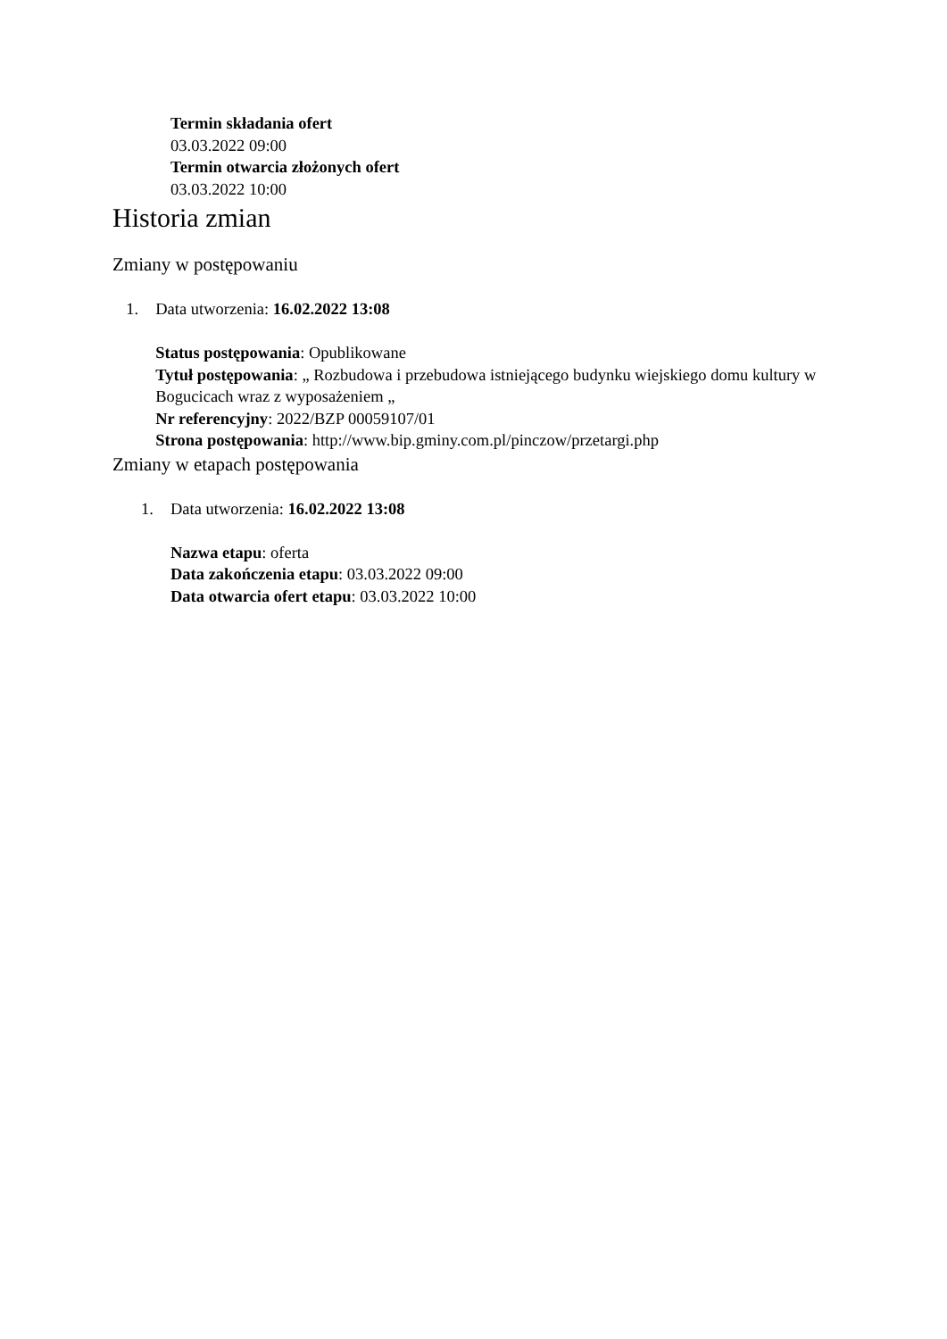Termin składania ofert
03.03.2022 09:00
Termin otwarcia złożonych ofert
03.03.2022 10:00
Historia zmian
Zmiany w postępowaniu
1. Data utworzenia: 16.02.2022 13:08
Status postępowania: Opublikowane
Tytuł postępowania: „ Rozbudowa i przebudowa istniejącego budynku wiejskiego domu kultury w Bogucicach wraz z wyposażeniem „
Nr referencyjny: 2022/BZP 00059107/01
Strona postępowania: http://www.bip.gminy.com.pl/pinczow/przetargi.php
Zmiany w etapach postępowania
1. Data utworzenia: 16.02.2022 13:08
Nazwa etapu: oferta
Data zakończenia etapu: 03.03.2022 09:00
Data otwarcia ofert etapu: 03.03.2022 10:00